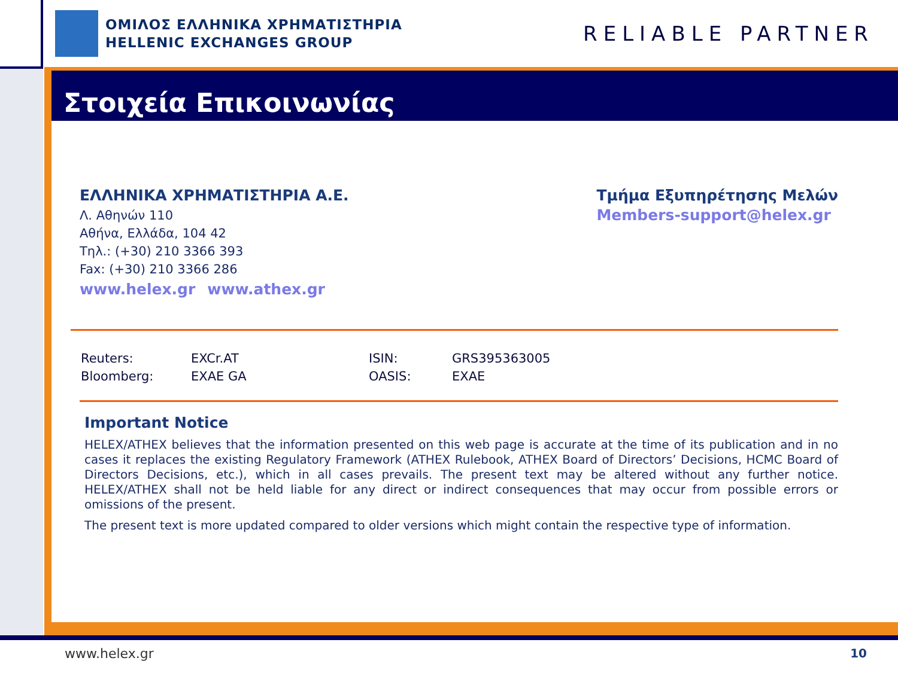ΟΜΙΛΟΣ ΕΛΛΗΝΙΚΑ ΧΡΗΜΑΤΙΣΤΗΡΙΑ
HELLENIC EXCHANGES GROUP
RELIABLE PARTNER
Στοιχεία Επικοινωνίας
ΕΛΛΗΝΙΚΑ ΧΡΗΜΑΤΙΣΤΗΡΙΑ Α.Ε.
Λ. Αθηνών 110
Αθήνα, Ελλάδα, 104 42
Τηλ.: (+30) 210 3366 393
Fax: (+30) 210 3366 286
www.helex.gr www.athex.gr
Τμήμα Εξυπηρέτησης Μελών
Members-support@helex.gr
| Reuters: | EXCr.AT | ISIN: | GRS395363005 |
| Bloomberg: | EXAE GA | OASIS: | EXAE |
Important Notice
HELEX/ATHEX believes that the information presented on this web page is accurate at the time of its publication and in no cases it replaces the existing Regulatory Framework (ATHEX Rulebook, ATHEX Board of Directors’ Decisions, HCMC Board of Directors Decisions, etc.), which in all cases prevails. The present text may be altered without any further notice. HELEX/ATHEX shall not be held liable for any direct or indirect consequences that may occur from possible errors or omissions of the present.
The present text is more updated compared to older versions which might contain the respective type of information.
www.helex.gr 10